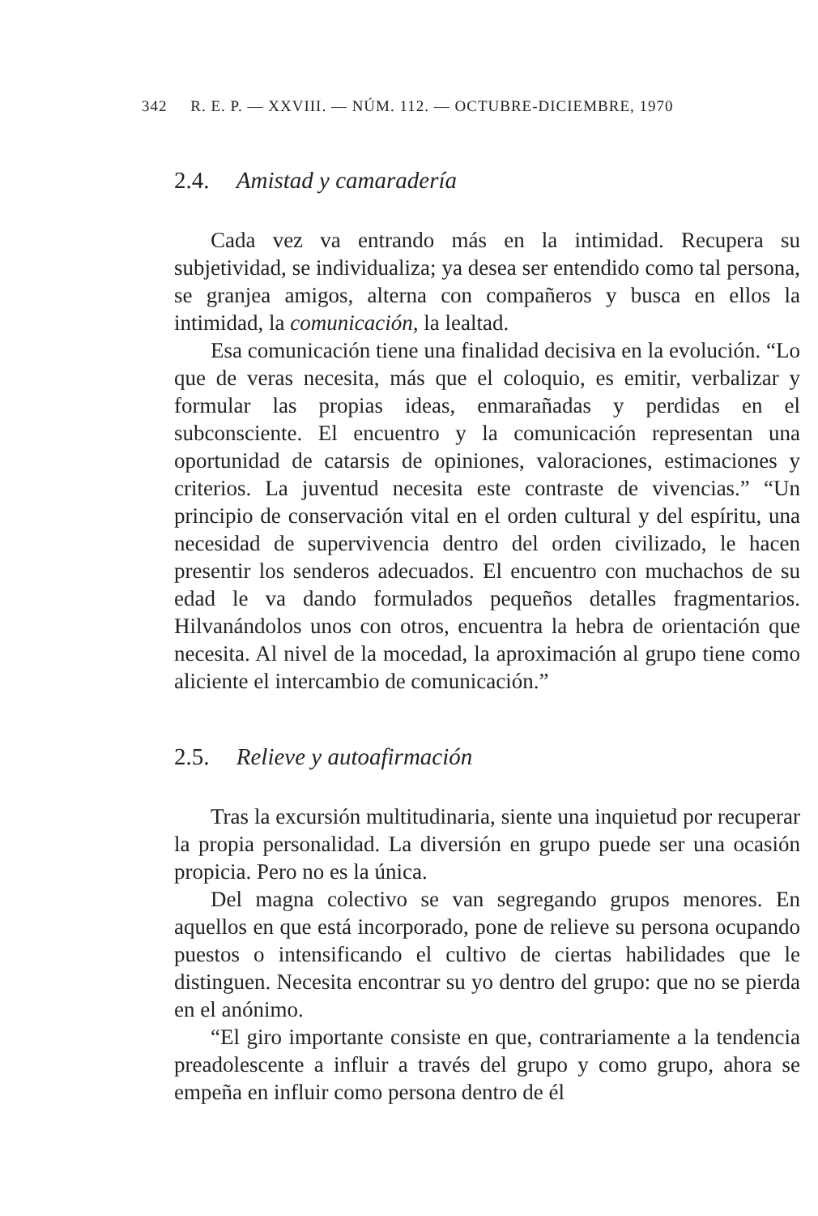342 R. E. P. — XXVIII. — NÚM. 112. — OCTUBRE-DICIEMBRE, 1970
2.4. Amistad y camaradería
Cada vez va entrando más en la intimidad. Recupera su subjetividad, se individualiza; ya desea ser entendido como tal persona, se granjea amigos, alterna con compañeros y busca en ellos la intimidad, la comunicación, la lealtad.
Esa comunicación tiene una finalidad decisiva en la evolución. “Lo que de veras necesita, más que el coloquio, es emitir, verbalizar y formular las propias ideas, enmarañadas y perdidas en el subconsciente. El encuentro y la comunicación representan una oportunidad de catarsis de opiniones, valoraciones, estimaciones y criterios. La juventud necesita este contraste de vivencias.” “Un principio de conservación vital en el orden cultural y del espíritu, una necesidad de supervivencia dentro del orden civilizado, le hacen presentir los senderos adecuados. El encuentro con muchachos de su edad le va dando formulados pequeños detalles fragmentarios. Hilvanándolos unos con otros, encuentra la hebra de orientación que necesita. Al nivel de la mocedad, la aproximación al grupo tiene como aliciente el intercambio de comunicación.”
2.5. Relieve y autoafirmación
Tras la excursión multitudinaria, siente una inquietud por recuperar la propia personalidad. La diversión en grupo puede ser una ocasión propicia. Pero no es la única.
Del magna colectivo se van segregando grupos menores. En aquellos en que está incorporado, pone de relieve su persona ocupando puestos o intensificando el cultivo de ciertas habilidades que le distinguen. Necesita encontrar su yo dentro del grupo: que no se pierda en el anónimo.
“El giro importante consiste en que, contrariamente a la tendencia preadolescente a influir a través del grupo y como grupo, ahora se empeña en influir como persona dentro de él